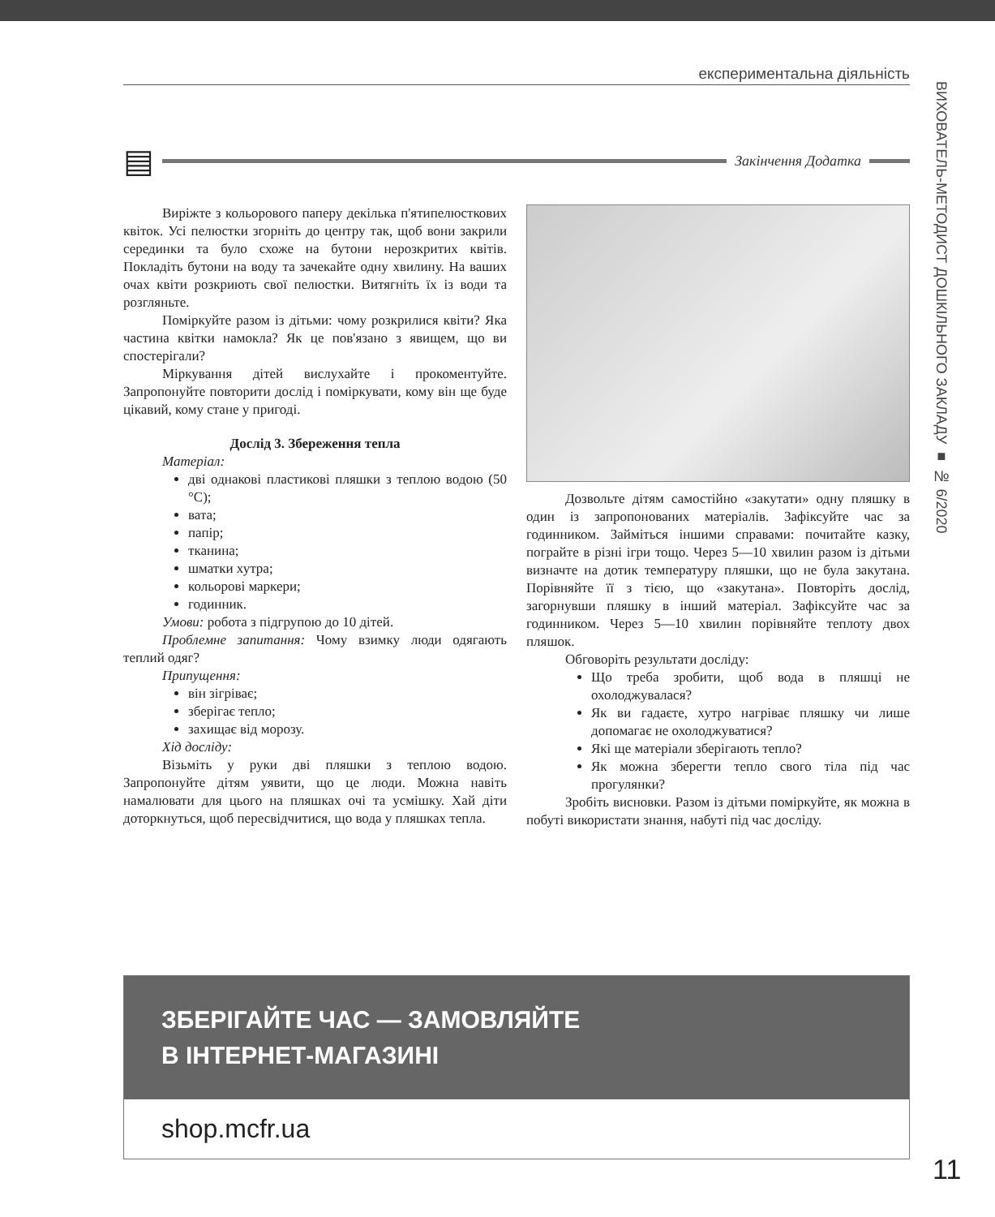експериментальна діяльність
▤
Закінчення Додатка
Виріжте з кольорового паперу декілька п'ятипелюсткових квіток. Усі пелюстки згорніть до центру так, щоб вони закрили серединки та було схоже на бутони нерозкритих квітів. Покладіть бутони на воду та зачекайте одну хвилину. На ваших очах квіти розкриють свої пелюстки. Витягніть їх із води та розгляньте.
Поміркуйте разом із дітьми: чому розкрилися квіти? Яка частина квітки намокла? Як це пов'язано з явищем, що ви спостерігали?
Міркування дітей вислухайте і прокоментуйте. Запропонуйте повторити дослід і поміркувати, кому він ще буде цікавий, кому стане у пригоді.
Дослід 3. Збереження тепла
Матеріал:
дві однакові пластикові пляшки з теплою водою (50 °C);
вата;
папір;
тканина;
шматки хутра;
кольорові маркери;
годинник.
Умови: робота з підгрупою до 10 дітей.
Проблемне запитання: Чому взимку люди одягають теплий одяг?
Припущення:
він зігріває;
зберігає тепло;
захищає від морозу.
Хід досліду:
Візьміть у руки дві пляшки з теплою водою. Запропонуйте дітям уявити, що це люди. Можна навіть намалювати для цього на пляшках очі та усмішку. Хай діти доторкнуться, щоб пересвідчитися, що вода у пляшках тепла.
Дозвольте дітям самостійно «закутати» одну пляшку в один із запропонованих матеріалів. Зафіксуйте час за годинником. Займіться іншими справами: почитайте казку, пограйте в різні ігри тощо. Через 5—10 хвилин разом із дітьми визначте на дотик температуру пляшки, що не була закутана. Порівняйте її з тією, що «закутана». Повторіть дослід, загорнувши пляшку в інший матеріал. Зафіксуйте час за годинником. Через 5—10 хвилин порівняйте теплоту двох пляшок.
Обговоріть результати досліду:
Що треба зробити, щоб вода в пляшці не охолоджувалася?
Як ви гадаєте, хутро нагріває пляшку чи лише допомагає не охолоджуватися?
Які ще матеріали зберігають тепло?
Як можна зберегти тепло свого тіла під час прогулянки?
Зробіть висновки. Разом із дітьми поміркуйте, як можна в побуті використати знання, набуті під час досліду.
ЗБЕРІГАЙТЕ ЧАС — ЗАМОВЛЯЙТЕ
В ІНТЕРНЕТ-МАГАЗИНІ
shop.mcfr.ua
ВИХОВАТЕЛЬ-МЕТОДИСТ ДОШКІЛЬНОГО ЗАКЛАДУ ■ № 6/2020
11